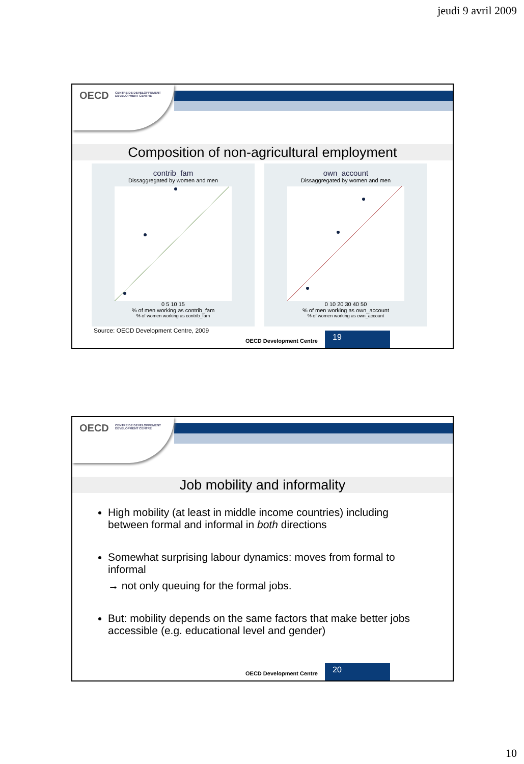jeudi 9 avril 2009
OECD
CENTRE DE DEVELOPPEMENT
DEVELOPMENT CENTRE
Composition of non-agricultural employment
contrib_fam
Dissaggregated by women and men
0 5 10 15
% of men working as contrib_fam
% of women working as contrib_fam
own_account
Dissaggregated by women and men
0 10 20 30 40 50
% of men working as own_account
% of women working as own_account
Source: OECD Development Centre, 2009
OECD Development Centre
19
OECD
CENTRE DE DEVELOPPEMENT
DEVELOPMENT CENTRE
Job mobility and informality
High mobility (at least in middle income countries) including between formal and informal in both directions
Somewhat surprising labour dynamics: moves from formal to informal
→ not only queuing for the formal jobs.
But: mobility depends on the same factors that make better jobs accessible (e.g. educational level and gender)
OECD Development Centre
20
10